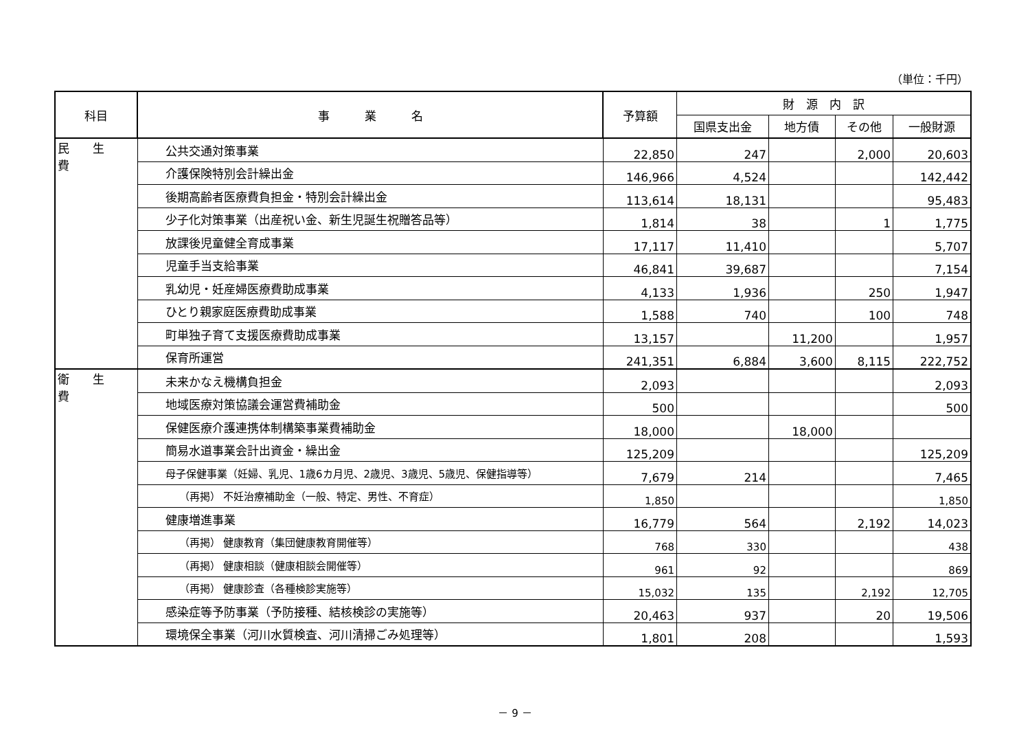（単位：千円）
| 科目 | 事 業 名 | 予算額 | 財 源 内 訳 | | | |
| --- | --- | --- | --- | --- | --- | --- |
| | | | 国県支出金 | 地方債 | その他 | 一般財源 |
| 民 生 費 | 公共交通対策事業 | 22,850 | 247 | | 2,000 | 20,603 |
| | 介護保険特別会計繰出金 | 146,966 | 4,524 | | | 142,442 |
| | 後期高齢者医療費負担金・特別会計繰出金 | 113,614 | 18,131 | | | 95,483 |
| | 少子化対策事業（出産祝い金、新生児誕生祝贈答品等） | 1,814 | 38 | | 1 | 1,775 |
| | 放課後児童健全育成事業 | 17,117 | 11,410 | | | 5,707 |
| | 児童手当支給事業 | 46,841 | 39,687 | | | 7,154 |
| | 乳幼児・妊産婦医療費助成事業 | 4,133 | 1,936 | | 250 | 1,947 |
| | ひとり親家庭医療費助成事業 | 1,588 | 740 | | 100 | 748 |
| | 町単独子育て支援医療費助成事業 | 13,157 | | 11,200 | | 1,957 |
| | 保育所運営 | 241,351 | 6,884 | 3,600 | 8,115 | 222,752 |
| 衛 生 費 | 未来かなえ機構負担金 | 2,093 | | | | 2,093 |
| | 地域医療対策協議会運営費補助金 | 500 | | | | 500 |
| | 保健医療介護連携体制構築事業費補助金 | 18,000 | | 18,000 | | |
| | 簡易水道事業会計出資金・繰出金 | 125,209 | | | | 125,209 |
| | 母子保健事業（妊婦、乳児、1歳6カ月児、2歳児、3歳児、5歳児、保健指導等） | 7,679 | 214 | | | 7,465 |
| | （再掲） 不妊治療補助金（一般、特定、男性、不育症） | 1,850 | | | | 1,850 |
| | 健康増進事業 | 16,779 | 564 | | 2,192 | 14,023 |
| | （再掲） 健康教育（集団健康教育開催等） | 768 | 330 | | | 438 |
| | （再掲） 健康相談（健康相談会開催等） | 961 | 92 | | | 869 |
| | （再掲） 健康診査（各種検診実施等） | 15,032 | 135 | | 2,192 | 12,705 |
| | 感染症等予防事業（予防接種、結核検診の実施等） | 20,463 | 937 | | 20 | 19,506 |
| | 環境保全事業（河川水質検査、河川清掃ごみ処理等） | 1,801 | 208 | | | 1,593 |
－ 9 －